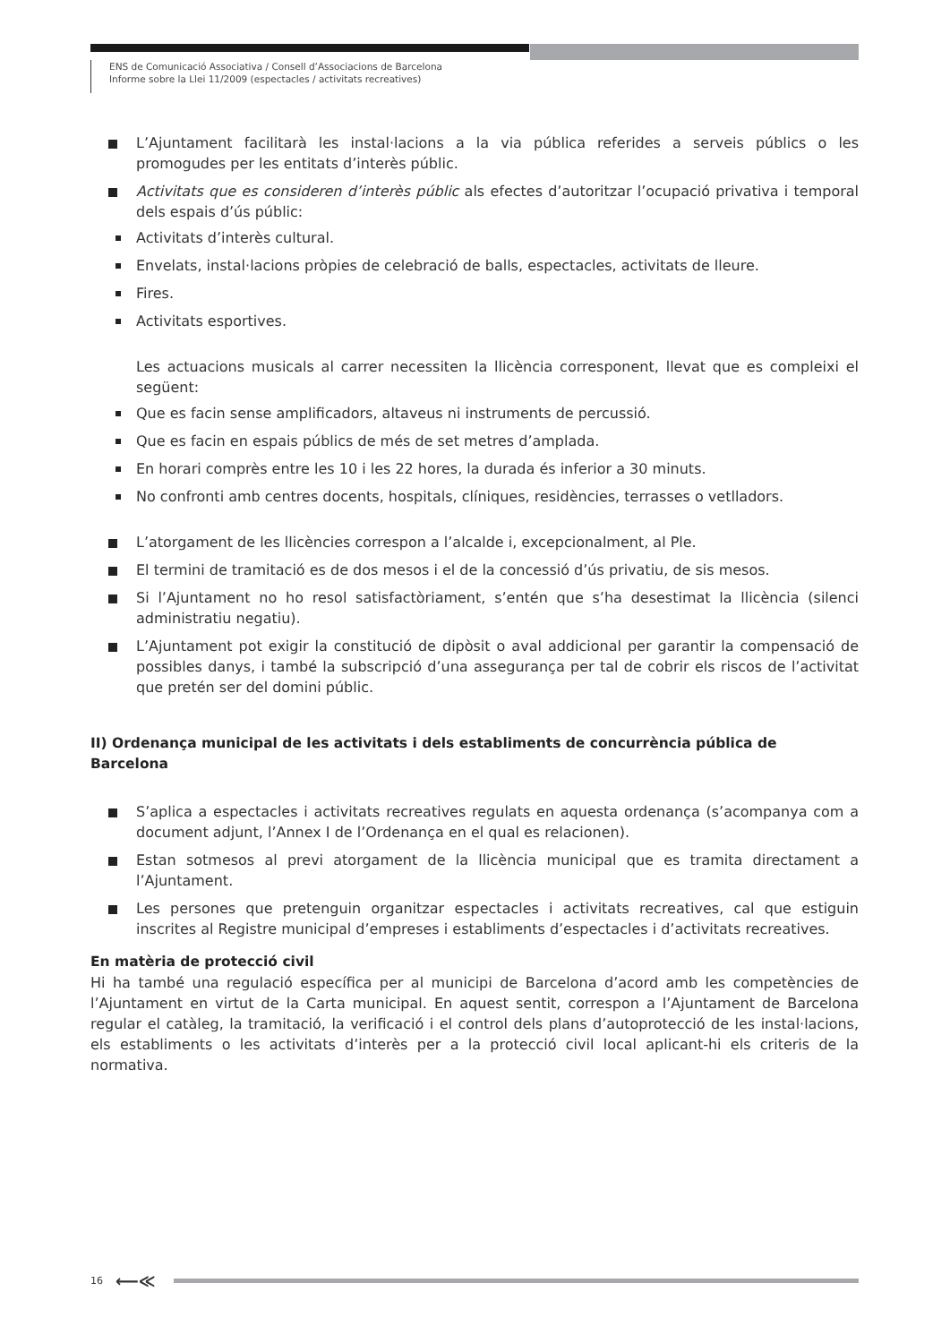ENS de Comunicació Associativa / Consell d’Associacions de Barcelona
Informe sobre la Llei 11/2009 (espectacles / activitats recreatives)
L’Ajuntament facilitarà les instal·lacions a la via pública referides a serveis públics o les promogudes per les entitats d’interès públic.
Activitats que es consideren d’interès públic als efectes d’autoritzar l’ocupació privativa i temporal dels espais d’ús públic:
Activitats d’interès cultural.
Envelats, instal·lacions pròpies de celebració de balls, espectacles, activitats de lleure.
Fires.
Activitats esportives.
Les actuacions musicals al carrer necessiten la llicència corresponent, llevat que es compleixi el següent:
Que es facin sense amplificadors, altaveus ni instruments de percussió.
Que es facin en espais públics de més de set metres d’amplada.
En horari comprès entre les 10 i les 22 hores, la durada és inferior a 30 minuts.
No confronti amb centres docents, hospitals, clíniques, residències, terrasses o vetlladors.
L’atorgament de les llicències correspon a l’alcalde i, excepcionalment, al Ple.
El termini de tramitació es de dos mesos i el de la concessió d’ús privatiu, de sis mesos.
Si l’Ajuntament no ho resol satisfactòriament, s’entén que s’ha desestimat la llicència (silenci administratiu negatiu).
L’Ajuntament pot exigir la constitució de dipòsit o aval addicional per garantir la compensació de possibles danys, i també la subscripció d’una assegurança per tal de cobrir els riscos de l’activitat que pretén ser del domini públic.
II) Ordenança municipal de les activitats i dels establiments de concurrència pública de Barcelona
S’aplica a espectacles i activitats recreatives regulats en aquesta ordenança (s’acompanya com a document adjunt, l’Annex I de l’Ordenança en el qual es relacionen).
Estan sotmesos al previ atorgament de la llicència municipal que es tramita directament a l’Ajuntament.
Les persones que pretenguin organitzar espectacles i activitats recreatives, cal que estiguin inscrites al Registre municipal d’empreses i establiments d’espectacles i d’activitats recreatives.
En matèria de protecció civil
Hi ha també una regulació específica per al municipi de Barcelona d’acord amb les competències de l’Ajuntament en virtut de la Carta municipal. En aquest sentit, correspon a l’Ajuntament de Barcelona regular el catàleg, la tramitació, la verificació i el control dels plans d’autoprotecció de les instal·lacions, els establiments o les activitats d’interès per a la protecció civil local aplicant-hi els criteris de la normativa.
16 ⟵≪